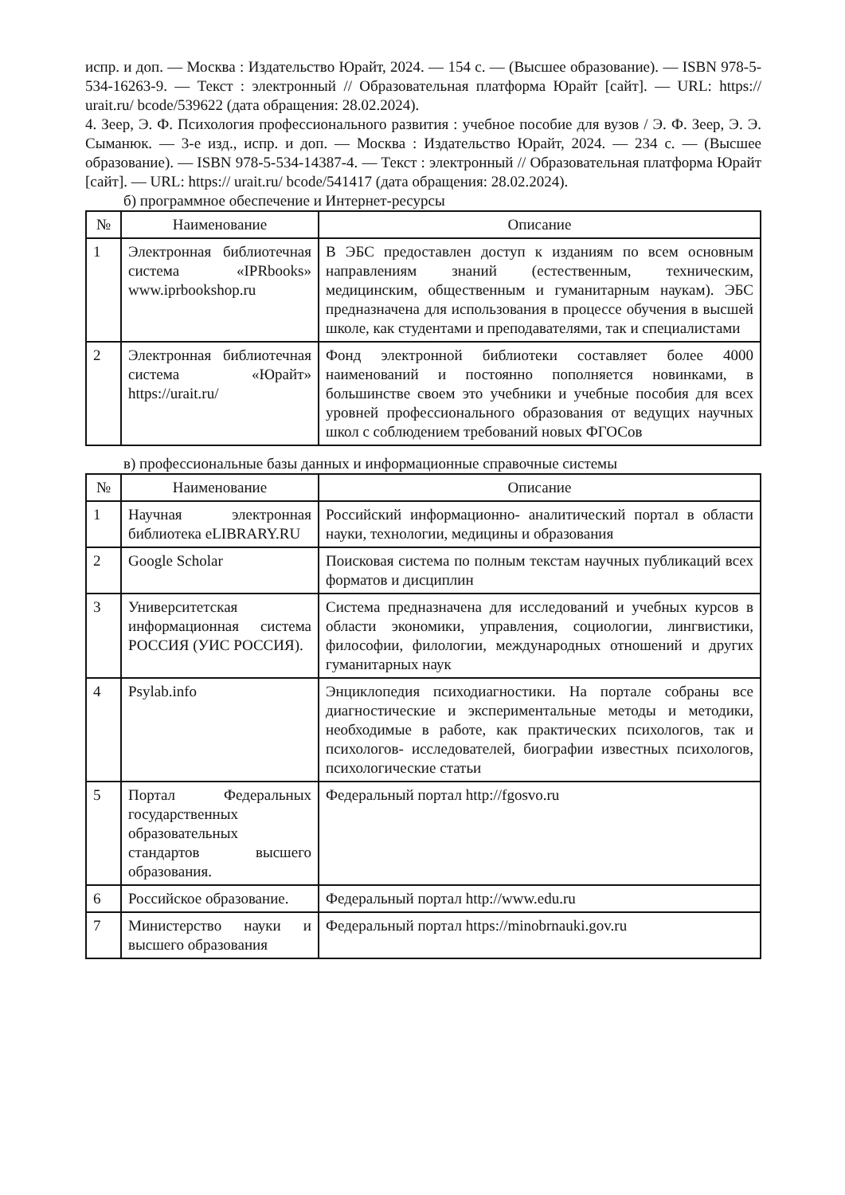испр. и доп. — Москва : Издательство Юрайт, 2024. — 154 с. — (Высшее образование). — ISBN 978-5-534-16263-9. — Текст : электронный // Образовательная платформа Юрайт [сайт]. — URL: https:// urait.ru/ bcode/539622 (дата обращения: 28.02.2024).
4. Зеер, Э. Ф. Психология профессионального развития : учебное пособие для вузов / Э. Ф. Зеер, Э. Э. Сыманюк. — 3-е изд., испр. и доп. — Москва : Издательство Юрайт, 2024. — 234 с. — (Высшее образование). — ISBN 978-5-534-14387-4. — Текст : электронный // Образовательная платформа Юрайт [сайт]. — URL: https:// urait.ru/ bcode/541417 (дата обращения: 28.02.2024).
б) программное обеспечение и Интернет-ресурсы
| № | Наименование | Описание |
| --- | --- | --- |
| 1 | Электронная библиотечная система «IPRbooks» www.iprbookshop.ru | В ЭБС предоставлен доступ к изданиям по всем основным направлениям знаний (естественным, техническим, медицинским, общественным и гуманитарным наукам). ЭБС предназначена для использования в процессе обучения в высшей школе, как студентами и преподавателями, так и специалистами |
| 2 | Электронная библиотечная система «Юрайт» https://urait.ru/ | Фонд электронной библиотеки составляет более 4000 наименований и постоянно пополняется новинками, в большинстве своем это учебники и учебные пособия для всех уровней профессионального образования от ведущих научных школ с соблюдением требований новых ФГОСов |
в) профессиональные базы данных и информационные справочные системы
| № | Наименование | Описание |
| --- | --- | --- |
| 1 | Научная электронная библиотека eLIBRARY.RU | Российский информационно- аналитический портал в области науки, технологии, медицины и образования |
| 2 | Google Scholar | Поисковая система по полным текстам научных публикаций всех форматов и дисциплин |
| 3 | Университетская информационная система РОССИЯ (УИС РОССИЯ). | Система предназначена для исследований и учебных курсов в области экономики, управления, социологии, лингвистики, философии, филологии, международных отношений и других гуманитарных наук |
| 4 | Psylab.info | Энциклопедия психодиагностики. На портале собраны все диагностические и экспериментальные методы и методики, необходимые в работе, как практических психологов, так и психологов- исследователей, биографии известных психологов, психологические статьи |
| 5 | Портал Федеральных государственных образовательных стандартов высшего образования. | Федеральный портал http://fgosvo.ru |
| 6 | Российское образование. | Федеральный портал http://www.edu.ru |
| 7 | Министерство науки и высшего образования | Федеральный портал https://minobrnauki.gov.ru |